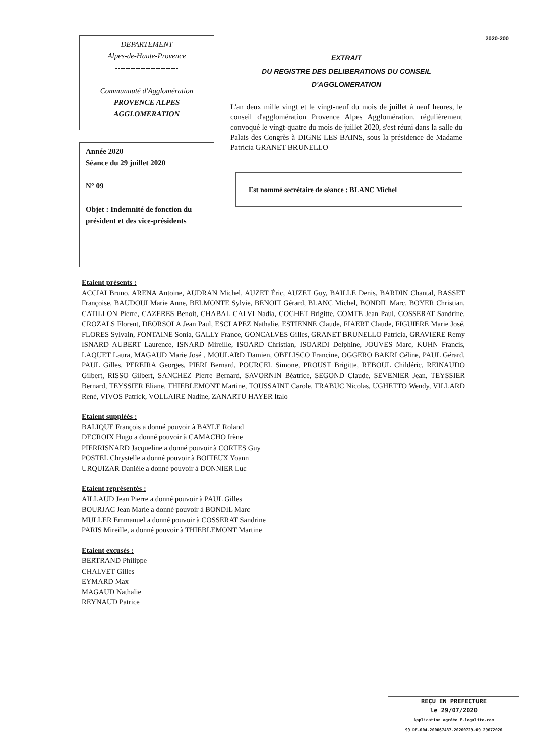DEPARTEMENT
Alpes-de-Haute-Provence
-------------------------
Communauté d'Agglomération
PROVENCE ALPES
AGGLOMERATION
Année 2020
Séance du 29 juillet 2020
N° 09
Objet : Indemnité de fonction du président et des vice-présidents
2020-200
EXTRAIT
DU REGISTRE DES DELIBERATIONS DU CONSEIL
D'AGGLOMERATION
L'an deux mille vingt et le vingt-neuf du mois de juillet à neuf heures, le conseil d'agglomération Provence Alpes Agglomération, régulièrement convoqué le vingt-quatre du mois de juillet 2020, s'est réuni dans la salle du Palais des Congrès à DIGNE LES BAINS, sous la présidence de Madame Patricia GRANET BRUNELLO
Est nommé secrétaire de séance : BLANC Michel
Etaient présents :
ACCIAI Bruno, ARENA Antoine, AUDRAN Michel, AUZET Éric, AUZET Guy, BAILLE Denis, BARDIN Chantal, BASSET Françoise, BAUDOUI Marie Anne, BELMONTE Sylvie, BENOIT Gérard, BLANC Michel, BONDIL Marc, BOYER Christian, CATILLON Pierre, CAZERES Benoit, CHABAL CALVI Nadia, COCHET Brigitte, COMTE Jean Paul, COSSERAT Sandrine, CROZALS Florent, DEORSOLA Jean Paul, ESCLAPEZ Nathalie, ESTIENNE Claude, FIAERT Claude, FIGUIERE Marie José, FLORES Sylvain, FONTAINE Sonia, GALLY France, GONCALVES Gilles, GRANET BRUNELLO Patricia, GRAVIERE Remy ISNARD AUBERT Laurence, ISNARD Mireille, ISOARD Christian, ISOARDI Delphine, JOUVES Marc, KUHN Francis, LAQUET Laura, MAGAUD Marie José , MOULARD Damien, OBELISCO Francine, OGGERO BAKRI Céline, PAUL Gérard, PAUL Gilles, PEREIRA Georges, PIERI Bernard, POURCEL Simone, PROUST Brigitte, REBOUL Childéric, REINAUDO Gilbert, RISSO Gilbert, SANCHEZ Pierre Bernard, SAVORNIN Béatrice, SEGOND Claude, SEVENIER Jean, TEYSSIER Bernard, TEYSSIER Eliane, THIEBLEMONT Martine, TOUSSAINT Carole, TRABUC Nicolas, UGHETTO Wendy, VILLARD René, VIVOS Patrick, VOLLAIRE Nadine, ZANARTU HAYER Italo
Etaient suppléés :
BALIQUE François a donné pouvoir à BAYLE Roland
DECROIX Hugo a donné pouvoir à CAMACHO Irène
PIERRISNARD Jacqueline a donné pouvoir à CORTES Guy
POSTEL Chrystelle a donné pouvoir à BOITEUX Yoann
URQUIZAR Danièle a donné pouvoir à DONNIER Luc
Etaient représentés :
AILLAUD Jean Pierre a donné pouvoir à PAUL Gilles
BOURJAC Jean Marie a donné pouvoir à BONDIL Marc
MULLER Emmanuel a donné pouvoir à COSSERAT Sandrine
PARIS Mireille, a donné pouvoir à THIEBLEMONT Martine
Etaient excusés :
BERTRAND Philippe
CHALVET Gilles
EYMARD Max
MAGAUD Nathalie
REYNAUD Patrice
REÇU EN PREFECTURE
le 29/07/2020
Application agréée E-legalite.com
99_DE-004-200067437-20200729-09_29072020